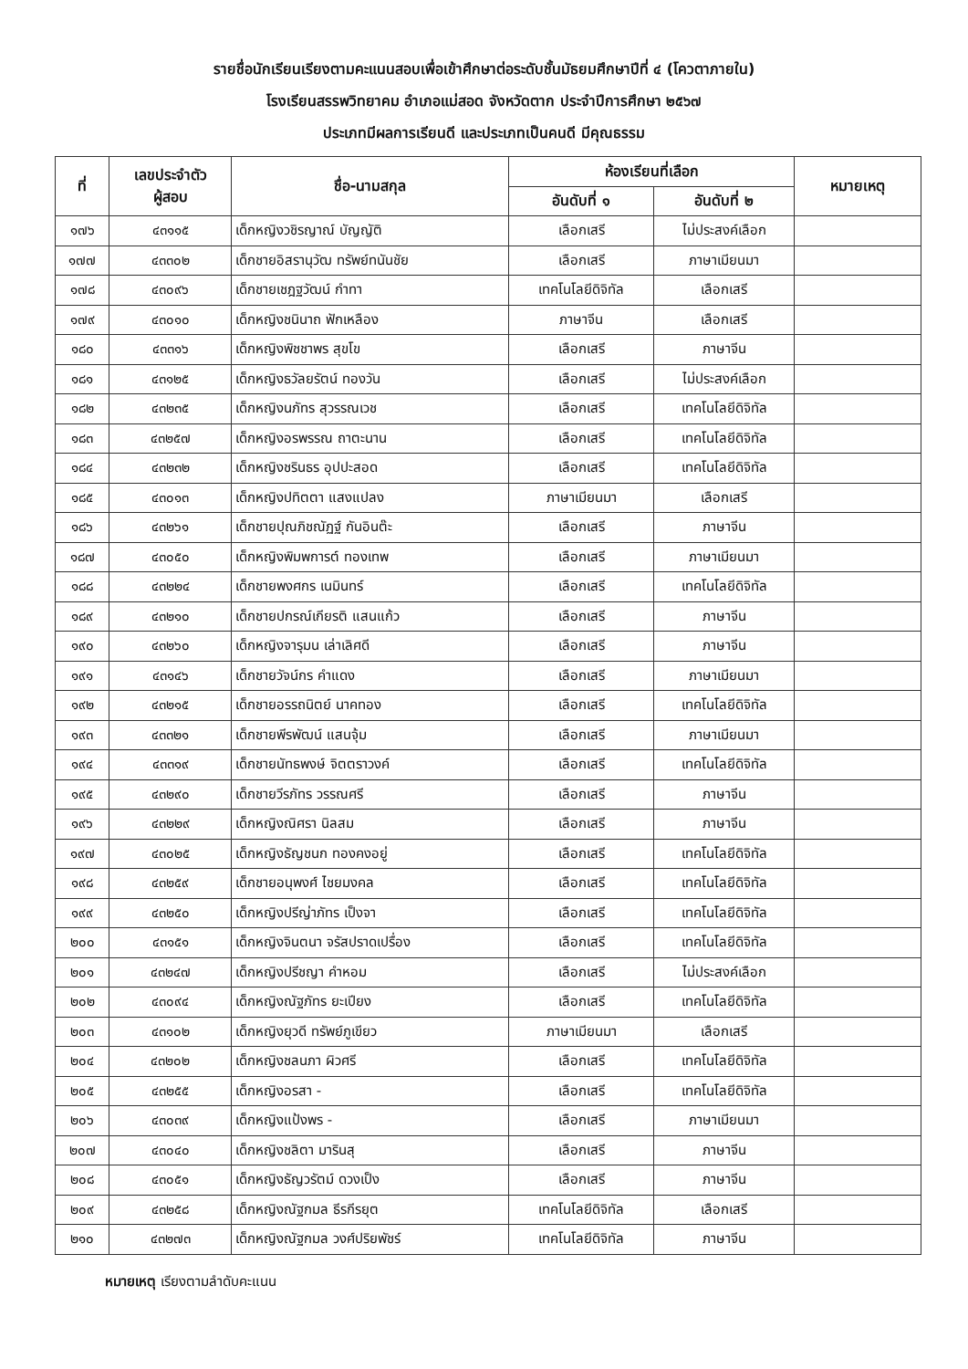รายชื่อนักเรียนเรียงตามคะแนนสอบเพื่อเข้าศึกษาต่อระดับชั้นมัธยมศึกษาปีที่ ๔ (โควตาภายใน)
โรงเรียนสรรพวิทยาคม อำเภอแม่สอด จังหวัดตาก ประจำปีการศึกษา ๒๕๖๗
ประเภทมีผลการเรียนดี และประเภทเป็นคนดี มีคุณธรรม
| ที่ | เลขประจำตัว ผู้สอบ | ชื่อ-นามสกุล | ห้องเรียนที่เลือก | | หมายเหตุ |
| --- | --- | --- | --- | --- | --- |
| | | | อันดับที่ ๑ | อันดับที่ ๒ | |
| ๑๗๖ | ๔๓๑๑๕ | เด็กหญิงวชิรญาณ์ บัญญัติ | เลือกเสรี | ไม่ประสงค์เลือก | |
| ๑๗๗ | ๔๓๓๐๒ | เด็กชายอิสรานุวัฒ ทรัพย์ทนันชัย | เลือกเสรี | ภาษาเมียนมา | |
| ๑๗๘ | ๔๓๐๙๖ | เด็กชายเชฎฐวัฒน์ กำทา | เทคโนโลยีดิจิทัล | เลือกเสรี | |
| ๑๗๙ | ๔๓๐๑๐ | เด็กหญิงชนินาถ ฟักเหลือง | ภาษาจีน | เลือกเสรี | |
| ๑๘๐ | ๔๓๓๑๖ | เด็กหญิงพิชชาพร สุขโข | เลือกเสรี | ภาษาจีน | |
| ๑๘๑ | ๔๓๑๒๕ | เด็กหญิงธวัลยรัตน์ ทองวัน | เลือกเสรี | ไม่ประสงค์เลือก | |
| ๑๘๒ | ๔๓๒๓๕ | เด็กหญิงนภัทร สุวรรณเวช | เลือกเสรี | เทคโนโลยีดิจิทัล | |
| ๑๘๓ | ๔๓๒๕๗ | เด็กหญิงอรพรรณ ถาตะนาน | เลือกเสรี | เทคโนโลยีดิจิทัล | |
| ๑๘๔ | ๔๓๒๓๒ | เด็กหญิงชรินธร อุปปะสอด | เลือกเสรี | เทคโนโลยีดิจิทัล | |
| ๑๘๕ | ๔๓๐๑๓ | เด็กหญิงปทิตตา แสงแปลง | ภาษาเมียนมา | เลือกเสรี | |
| ๑๘๖ | ๔๓๒๖๑ | เด็กชายปุณภิชณัฏฐ์ กันอินต๊ะ | เลือกเสรี | ภาษาจีน | |
| ๑๘๗ | ๔๓๐๕๐ | เด็กหญิงพิมพการต์ ทองเทพ | เลือกเสรี | ภาษาเมียนมา | |
| ๑๘๘ | ๔๓๒๒๔ | เด็กชายพงศกร เนมินทร์ | เลือกเสรี | เทคโนโลยีดิจิทัล | |
| ๑๘๙ | ๔๓๒๑๐ | เด็กชายปกรณ์เกียรติ แสนแก้ว | เลือกเสรี | ภาษาจีน | |
| ๑๙๐ | ๔๓๒๖๐ | เด็กหญิงจารุมน เล่าเลิศดี | เลือกเสรี | ภาษาจีน | |
| ๑๙๑ | ๔๓๑๔๖ | เด็กชายวัจน์กร คำแดง | เลือกเสรี | ภาษาเมียนมา | |
| ๑๙๒ | ๔๓๒๑๕ | เด็กชายอรรถนิตย์ นาคทอง | เลือกเสรี | เทคโนโลยีดิจิทัล | |
| ๑๙๓ | ๔๓๓๒๑ | เด็กชายพีรพัฒน์ แสนจุ้ม | เลือกเสรี | ภาษาเมียนมา | |
| ๑๙๔ | ๔๓๓๑๙ | เด็กชายนัทธพงษ์ จิตตราวงค์ | เลือกเสรี | เทคโนโลยีดิจิทัล | |
| ๑๙๕ | ๔๓๒๙๐ | เด็กชายวีรภัทร วรรณศรี | เลือกเสรี | ภาษาจีน | |
| ๑๙๖ | ๔๓๒๒๙ | เด็กหญิงณิศรา นิลสม | เลือกเสรี | ภาษาจีน | |
| ๑๙๗ | ๔๓๐๒๕ | เด็กหญิงธัญชนก ทองคงอยู่ | เลือกเสรี | เทคโนโลยีดิจิทัล | |
| ๑๙๘ | ๔๓๒๕๙ | เด็กชายอนุพงศ์ ไชยมงคล | เลือกเสรี | เทคโนโลยีดิจิทัล | |
| ๑๙๙ | ๔๓๒๕๐ | เด็กหญิงปรีญ่าภัทร เป็งจา | เลือกเสรี | เทคโนโลยีดิจิทัล | |
| ๒๐๐ | ๔๓๑๕๑ | เด็กหญิงจินตนา จรัสปราดเปรื่อง | เลือกเสรี | เทคโนโลยีดิจิทัล | |
| ๒๐๑ | ๔๓๒๔๗ | เด็กหญิงปรีชญา คำหอม | เลือกเสรี | ไม่ประสงค์เลือก | |
| ๒๐๒ | ๔๓๐๙๔ | เด็กหญิงณัฐภัทร ยะเปียง | เลือกเสรี | เทคโนโลยีดิจิทัล | |
| ๒๐๓ | ๔๓๑๐๒ | เด็กหญิงยุวดี ทรัพย์ภูเขียว | ภาษาเมียนมา | เลือกเสรี | |
| ๒๐๔ | ๔๓๒๐๒ | เด็กหญิงชลนภา ผิวศรี | เลือกเสรี | เทคโนโลยีดิจิทัล | |
| ๒๐๕ | ๔๓๒๕๕ | เด็กหญิงอรสา - | เลือกเสรี | เทคโนโลยีดิจิทัล | |
| ๒๐๖ | ๔๓๐๓๙ | เด็กหญิงแป้งพร - | เลือกเสรี | ภาษาเมียนมา | |
| ๒๐๗ | ๔๓๐๔๐ | เด็กหญิงชลิตา มารินสุ | เลือกเสรี | ภาษาจีน | |
| ๒๐๘ | ๔๓๐๕๑ | เด็กหญิงธัญวรัตม์ ดวงเป็ง | เลือกเสรี | ภาษาจีน | |
| ๒๐๙ | ๔๓๒๕๘ | เด็กหญิงณัฐกมล ธีรกีรยุต | เทคโนโลยีดิจิทัล | เลือกเสรี | |
| ๒๑๐ | ๔๓๒๗๓ | เด็กหญิงณัฐกมล วงศ์ปริยพัชร์ | เทคโนโลยีดิจิทัล | ภาษาจีน | |
หมายเหตุ เรียงตามลำดับคะแนน